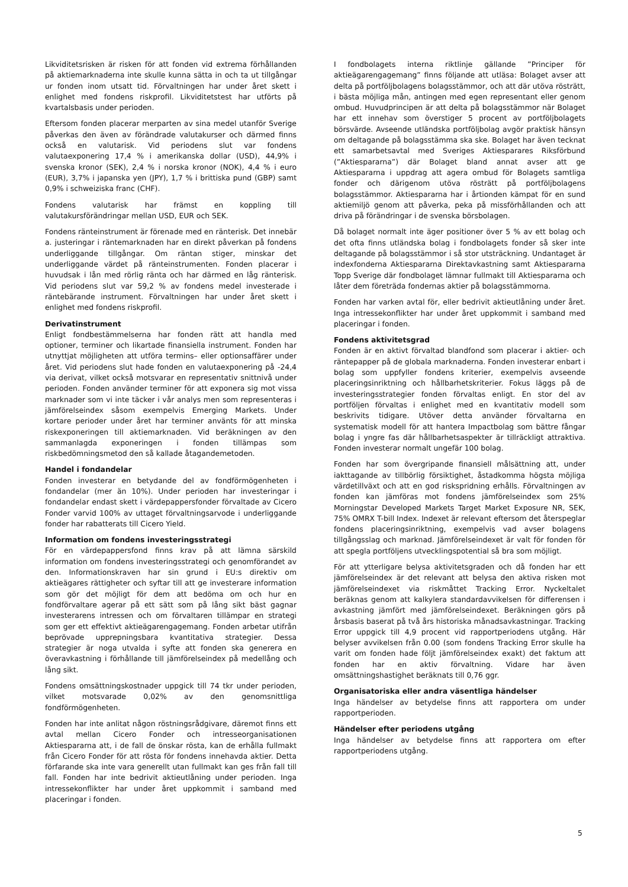Likviditetsrisken är risken för att fonden vid extrema förhållanden på aktiemarknaderna inte skulle kunna sätta in och ta ut tillgångar ur fonden inom utsatt tid. Förvaltningen har under året skett i enlighet med fondens riskprofil. Likviditetstest har utförts på kvartalsbasis under perioden.
Eftersom fonden placerar merparten av sina medel utanför Sverige påverkas den även av förändrade valutakurser och därmed finns också en valutarisk. Vid periodens slut var fondens valutaexponering 17,4 % i amerikanska dollar (USD), 44,9% i svenska kronor (SEK), 2,4 % i norska kronor (NOK), 4,4 % i euro (EUR), 3,7% i japanska yen (JPY), 1,7 % i brittiska pund (GBP) samt 0,9% i schweiziska franc (CHF).
Fondens valutarisk har främst en koppling till valutakursförändringar mellan USD, EUR och SEK.
Fondens ränteinstrument är förenade med en ränterisk. Det innebär a. justeringar i räntemarknaden har en direkt påverkan på fondens underliggande tillgångar. Om räntan stiger, minskar det underliggande värdet på ränteinstrumenten. Fonden placerar i huvudsak i lån med rörlig ränta och har därmed en låg ränterisk. Vid periodens slut var 59,2 % av fondens medel investerade i räntebärande instrument. Förvaltningen har under året skett i enlighet med fondens riskprofil.
Derivatinstrument
Enligt fondbestämmelserna har fonden rätt att handla med optioner, terminer och likartade finansiella instrument. Fonden har utnyttjat möjligheten att utföra termins– eller optionsaffärer under året. Vid periodens slut hade fonden en valutaexponering på -24,4 via derivat, vilket också motsvarar en representativ snittnivå under perioden. Fonden använder terminer för att exponera sig mot vissa marknader som vi inte täcker i vår analys men som representeras i jämförelseindex såsom exempelvis Emerging Markets. Under kortare perioder under året har terminer använts för att minska riskexponeringen till aktiemarknaden. Vid beräkningen av den sammanlagda exponeringen i fonden tillämpas som riskbedömningsmetod den så kallade åtagandemetoden.
Handel i fondandelar
Fonden investerar en betydande del av fondförmögenheten i fondandelar (mer än 10%). Under perioden har investeringar i fondandelar endast skett i värdepappersfonder förvaltade av Cicero Fonder varvid 100% av uttaget förvaltningsarvode i underliggande fonder har rabatterats till Cicero Yield.
Information om fondens investeringsstrategi
För en värdepappersfond finns krav på att lämna särskild information om fondens investeringsstrategi och genomförandet av den. Informationskraven har sin grund i EU:s direktiv om aktieägares rättigheter och syftar till att ge investerare information som gör det möjligt för dem att bedöma om och hur en fondförvaltare agerar på ett sätt som på lång sikt bäst gagnar investerarens intressen och om förvaltaren tillämpar en strategi som ger ett effektivt aktieägarengagemang. Fonden arbetar utifrån beprövade upprepningsbara kvantitativa strategier. Dessa strategier är noga utvalda i syfte att fonden ska generera en överavkastning i förhållande till jämförelseindex på medellång och lång sikt.
Fondens omsättningskostnader uppgick till 74 tkr under perioden, vilket motsvarade 0,02% av den genomsnittliga fondförmögenheten.
Fonden har inte anlitat någon röstningsrådgivare, däremot finns ett avtal mellan Cicero Fonder och intresseorganisationen Aktiespararna att, i de fall de önskar rösta, kan de erhålla fullmakt från Cicero Fonder för att rösta för fondens innehavda aktier. Detta förfarande ska inte vara generellt utan fullmakt kan ges från fall till fall. Fonden har inte bedrivit aktieutlåning under perioden. Inga intressekonflikter har under året uppkommit i samband med placeringar i fonden.
I fondbolagets interna riktlinje gällande ”Principer för aktieägarengagemang” finns följande att utläsa: Bolaget avser att delta på portföljbolagens bolagsstämmor, och att där utöva rösträtt, i bästa möjliga mån, antingen med egen representant eller genom ombud. Huvudprincipen är att delta på bolagsstämmor när Bolaget har ett innehav som överstiger 5 procent av portföljbolagets börsvärde. Avseende utländska portföljbolag avgör praktisk hänsyn om deltagande på bolagsstämma ska ske. Bolaget har även tecknat ett samarbetsavtal med Sveriges Aktiesparares Riksförbund (”Aktiespararna”) där Bolaget bland annat avser att ge Aktiespararna i uppdrag att agera ombud för Bolagets samtliga fonder och därigenom utöva rösträtt på portföljbolagens bolagsstämmor. Aktiespararna har i årtionden kämpat för en sund aktiemiljö genom att påverka, peka på missförhållanden och att driva på förändringar i de svenska börsbolagen.
Då bolaget normalt inte äger positioner över 5 % av ett bolag och det ofta finns utländska bolag i fondbolagets fonder så sker inte deltagande på bolagsstämmor i så stor utsträckning. Undantaget är indexfonderna Aktiespararna Direktavkastning samt Aktiespararna Topp Sverige där fondbolaget lämnar fullmakt till Aktiespararna och låter dem företräda fondernas aktier på bolagsstämmorna.
Fonden har varken avtal för, eller bedrivit aktieutlåning under året. Inga intressekonflikter har under året uppkommit i samband med placeringar i fonden.
Fondens aktivitetsgrad
Fonden är en aktivt förvaltad blandfond som placerar i aktier- och räntepapper på de globala marknaderna. Fonden investerar enbart i bolag som uppfyller fondens kriterier, exempelvis avseende placeringsinriktning och hållbarhetskriterier. Fokus läggs på de investeringsstrategier fonden förvaltas enligt. En stor del av portföljen förvaltas i enlighet med en kvantitativ modell som beskrivits tidigare. Utöver detta använder förvaltarna en systematisk modell för att hantera Impactbolag som bättre fångar bolag i yngre fas där hållbarhetsaspekter är tillräckligt attraktiva. Fonden investerar normalt ungefär 100 bolag.
Fonden har som övergripande finansiell målsättning att, under iakttagande av tillbörlig försiktighet, åstadkomma högsta möjliga värdetillväxt och att en god riskspridning erhålls. Förvaltningen av fonden kan jämföras mot fondens jämförelseindex som 25% Morningstar Developed Markets Target Market Exposure NR, SEK, 75% OMRX T-bill Index. Indexet är relevant eftersom det återspeglar fondens placeringsinriktning, exempelvis vad avser bolagens tillgångsslag och marknad. Jämförelseindexet är valt för fonden för att spegla portföljens utvecklingspotential så bra som möjligt.
För att ytterligare belysa aktivitetsgraden och då fonden har ett jämförelseindex är det relevant att belysa den aktiva risken mot jämförelseindexet via riskmåttet Tracking Error. Nyckeltalet beräknas genom att kalkylera standardavvikelsen för differensen i avkastning jämfört med jämförelseindexet. Beräkningen görs på årsbasis baserat på två års historiska månadsavkastningar. Tracking Error uppgick till 4,9 procent vid rapportperiodens utgång. Här belyser avvikelsen från 0.00 (som fondens Tracking Error skulle ha varit om fonden hade följt jämförelseindex exakt) det faktum att fonden har en aktiv förvaltning. Vidare har även omsättningshastighet beräknats till 0,76 ggr.
Organisatoriska eller andra väsentliga händelser
Inga händelser av betydelse finns att rapportera om under rapportperioden.
Händelser efter periodens utgång
Inga händelser av betydelse finns att rapportera om efter rapportperiodens utgång.
5